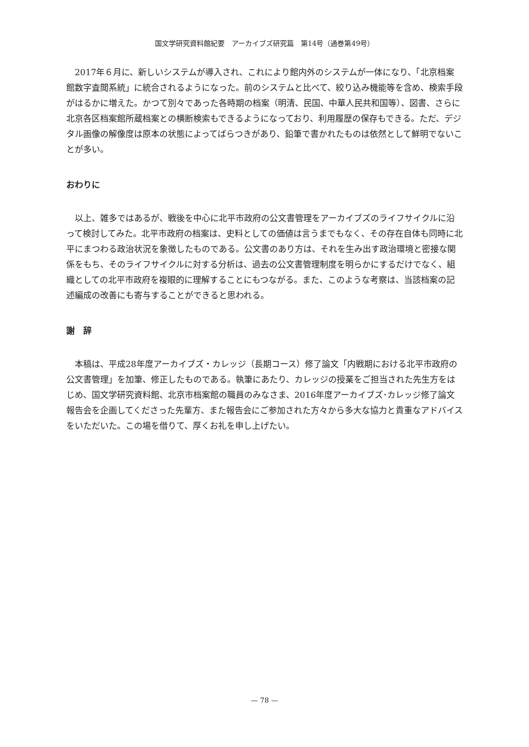国文学研究資料館紀要　アーカイブズ研究篇　第14号（通巻第49号）
2017年６月に、新しいシステムが導入され、これにより館内外のシステムが一体になり、「北京档案館数字査閲系統」に統合されるようになった。前のシステムと比べて、絞り込み機能等を含め、検索手段がはるかに増えた。かつて別々であった各時期の档案（明清、民国、中華人民共和国等）、図書、さらに北京各区档案館所蔵档案との横断検索もできるようになっており、利用履歴の保存もできる。ただ、デジタル画像の解像度は原本の状態によってばらつきがあり、鉛筆で書かれたものは依然として鮮明でないことが多い。
おわりに
以上、雑多ではあるが、戦後を中心に北平市政府の公文書管理をアーカイブズのライフサイクルに沿って検討してみた。北平市政府の档案は、史料としての価値は言うまでもなく、その存在自体も同時に北平にまつわる政治状況を象徴したものである。公文書のあり方は、それを生み出す政治環境と密接な関係をもち、そのライフサイクルに対する分析は、過去の公文書管理制度を明らかにするだけでなく、組織としての北平市政府を複眼的に理解することにもつながる。また、このような考察は、当該档案の記述編成の改善にも寄与することができると思われる。
謝　辞
本稿は、平成28年度アーカイブズ・カレッジ（長期コース）修了論文「内戦期における北平市政府の公文書管理」を加筆、修正したものである。執筆にあたり、カレッジの授業をご担当された先生方をはじめ、国文学研究資料館、北京市档案館の職員のみなさま、2016年度アーカイブズ･カレッジ修了論文報告会を企画してくださった先輩方、また報告会にご参加された方々から多大な協力と貴重なアドバイスをいただいた。この場を借りて、厚くお礼を申し上げたい。
— 78 —